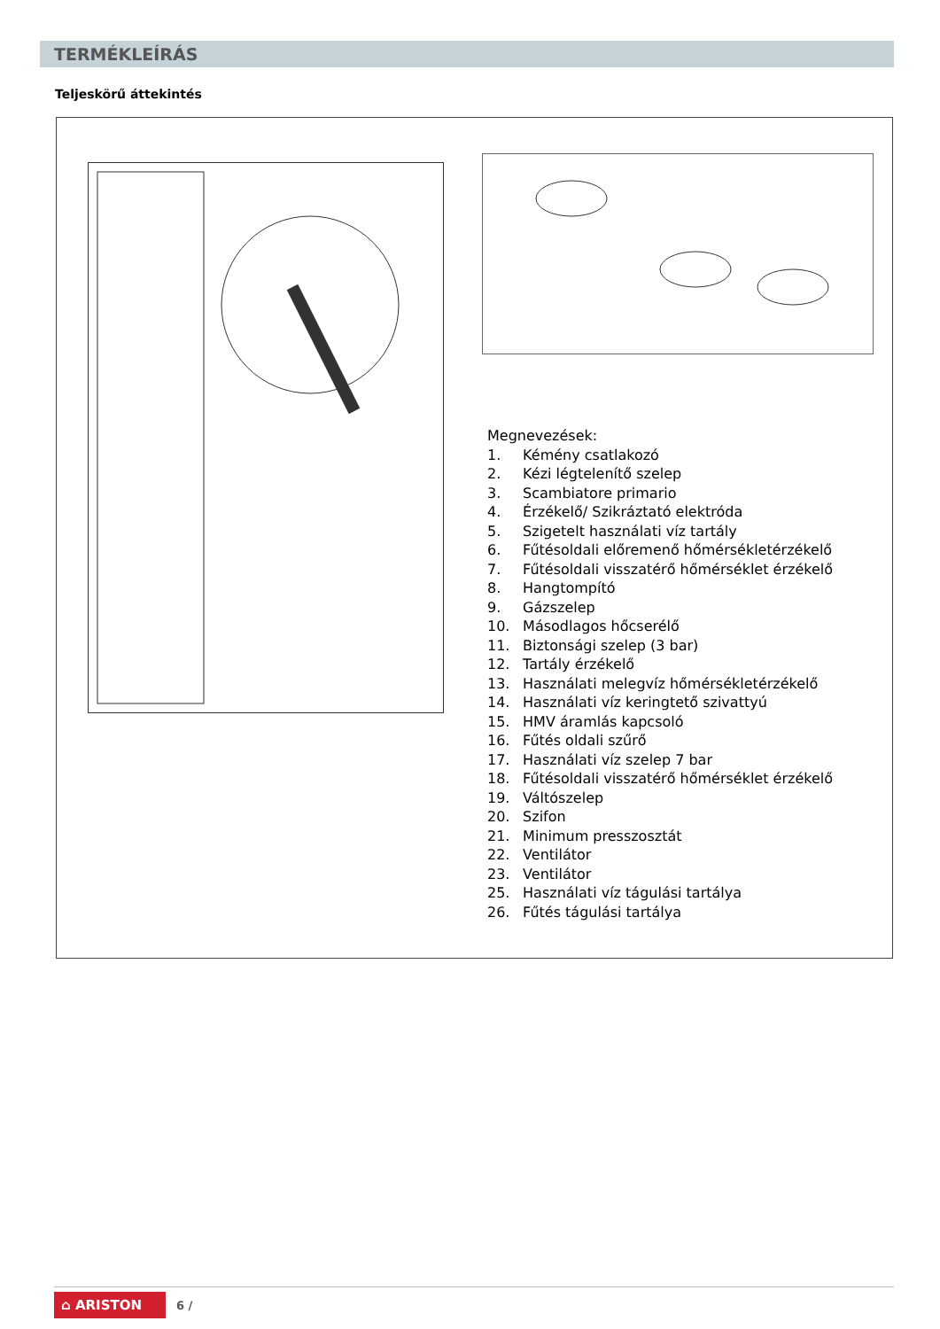TERMÉKLEÍRÁS
Teljeskörű áttekintés
Megnevezések:
1. Kémény csatlakozó
2. Kézi légtelenítő szelep
3. Scambiatore primario
4. Érzékelő/ Szikráztató elektróda
5. Szigetelt használati víz tartály
6. Fűtésoldali előremenő hőmérsékletérzékelő
7. Fűtésoldali visszatérő hőmérséklet érzékelő
8. Hangtompító
9. Gázszelep
10. Másodlagos hőcserélő
11. Biztonsági szelep (3 bar)
12. Tartály érzékelő
13. Használati melegvíz hőmérsékletérzékelő
14. Használati víz keringtető szivattyú
15. HMV áramlás kapcsoló
16. Fűtés oldali szűrő
17. Használati víz szelep 7 bar
18. Fűtésoldali visszatérő hőmérséklet érzékelő
19. Váltószelep
20. Szifon
21. Minimum presszosztát
22. Ventilátor
23. Ventilátor
25. Használati víz tágulási tartálya
26. Fűtés tágulási tartálya
⌂ ARISTON 6 /